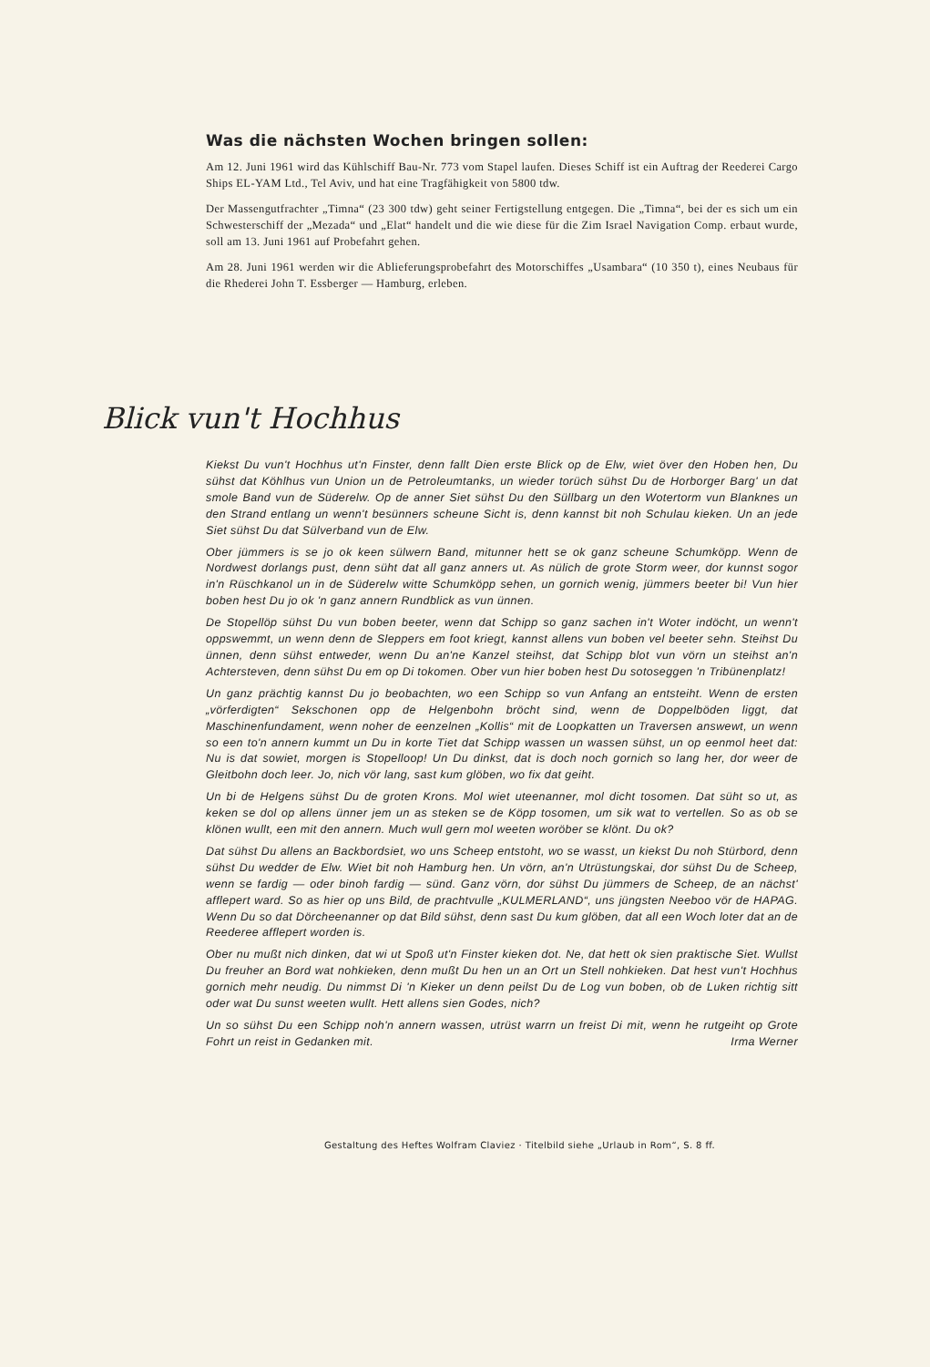Was die nächsten Wochen bringen sollen:
Am 12. Juni 1961 wird das Kühlschiff Bau-Nr. 773 vom Stapel laufen. Dieses Schiff ist ein Auftrag der Reederei Cargo Ships EL-YAM Ltd., Tel Aviv, und hat eine Tragfähigkeit von 5800 tdw.
Der Massengutfrachter „Timna“ (23 300 tdw) geht seiner Fertigstellung entgegen. Die „Timna“, bei der es sich um ein Schwesterschiff der „Mezada“ und „Elat“ handelt und die wie diese für die Zim Israel Navigation Comp. erbaut wurde, soll am 13. Juni 1961 auf Probefahrt gehen.
Am 28. Juni 1961 werden wir die Ablieferungsprobefahrt des Motorschiffes „Usambara“ (10 350 t), eines Neubaus für die Rhederei John T. Essberger — Hamburg, erleben.
Blick vun't Hochhus
Kiekst Du vun't Hochhus ut'n Finster, denn fallt Dien erste Blick op de Elw, wiet över den Hoben hen, Du sühst dat Köhlhus vun Union un de Petroleumtanks, un wieder torüch sühst Du de Horborger Barg' un dat smole Band vun de Süderelw. Op de anner Siet sühst Du den Süllbarg un den Wotertorm vun Blanknes un den Strand entlang un wenn't besünners scheune Sicht is, denn kannst bit noh Schulau kieken. Un an jede Siet sühst Du dat Sülverband vun de Elw.
Ober jümmers is se jo ok keen sülwern Band, mitunner hett se ok ganz scheune Schumköpp. Wenn de Nordwest dorlangs pust, denn süht dat all ganz anners ut. As nülich de grote Storm weer, dor kunnst sogor in'n Rüschkanol un in de Süderelw witte Schumköpp sehen, un gornich wenig, jümmers beeter bi! Vun hier boben hest Du jo ok 'n ganz annern Rundblick as vun ünnen.
De Stopellöp sühst Du vun boben beeter, wenn dat Schipp so ganz sachen in't Woter indöcht, un wenn't oppswemmt, un wenn denn de Sleppers em foot kriegt, kannst allens vun boben vel beeter sehn. Steihst Du ünnen, denn sühst entweder, wenn Du an'ne Kanzel steihst, dat Schipp blot vun vörn un steihst an'n Achtersteven, denn sühst Du em op Di tokomen. Ober vun hier boben hest Du sotoseggen 'n Tribünenplatz!
Un ganz prächtig kannst Du jo beobachten, wo een Schipp so vun Anfang an entsteiht. Wenn de ersten „vörferdigten“ Sekschonen opp de Helgenbohn bröcht sind, wenn de Doppelböden liggt, dat Maschinenfundament, wenn noher de eenzelnen „Kollis“ mit de Loopkatten un Traversen answewt, un wenn so een to'n annern kummt un Du in korte Tiet dat Schipp wassen un wassen sühst, un op eenmol heet dat: Nu is dat sowiet, morgen is Stopelloop! Un Du dinkst, dat is doch noch gornich so lang her, dor weer de Gleitbohn doch leer. Jo, nich vör lang, sast kum glöben, wo fix dat geiht.
Un bi de Helgens sühst Du de groten Krons. Mol wiet uteenanner, mol dicht tosomen. Dat süht so ut, as keken se dol op allens ünner jem un as steken se de Köpp tosomen, um sik wat to vertellen. So as ob se klönen wullt, een mit den annern. Much wull gern mol weeten woröber se klönt. Du ok?
Dat sühst Du allens an Backbordsiet, wo uns Scheep entstoht, wo se wasst, un kiekst Du noh Stürbord, denn sühst Du wedder de Elw. Wiet bit noh Hamburg hen. Un vörn, an'n Utrüstungskai, dor sühst Du de Scheep, wenn se fardig — oder binoh fardig — sünd. Ganz vörn, dor sühst Du jümmers de Scheep, de an nächst' afflepert ward. So as hier op uns Bild, de prachtvulle „KULMERLAND“, uns jüngsten Neeboo vör de HAPAG. Wenn Du so dat Dörcheenanner op dat Bild sühst, denn sast Du kum glöben, dat all een Woch loter dat an de Reederee afflepert worden is.
Ober nu mußt nich dinken, dat wi ut Spoß ut'n Finster kieken dot. Ne, dat hett ok sien praktische Siet. Wullst Du freuher an Bord wat nohkieken, denn mußt Du hen un an Ort un Stell nohkieken. Dat hest vun't Hochhus gornich mehr neudig. Du nimmst Di 'n Kieker un denn peilst Du de Log vun boben, ob de Luken richtig sitt oder wat Du sunst weeten wullt. Hett allens sien Godes, nich?
Un so sühst Du een Schipp noh'n annern wassen, utrüst warrn un freist Di mit, wenn he rutgeiht op Grote Fohrt un reist in Gedanken mit. Irma Werner
Gestaltung des Heftes Wolfram Claviez · Titelbild siehe „Urlaub in Rom“, S. 8 ff.